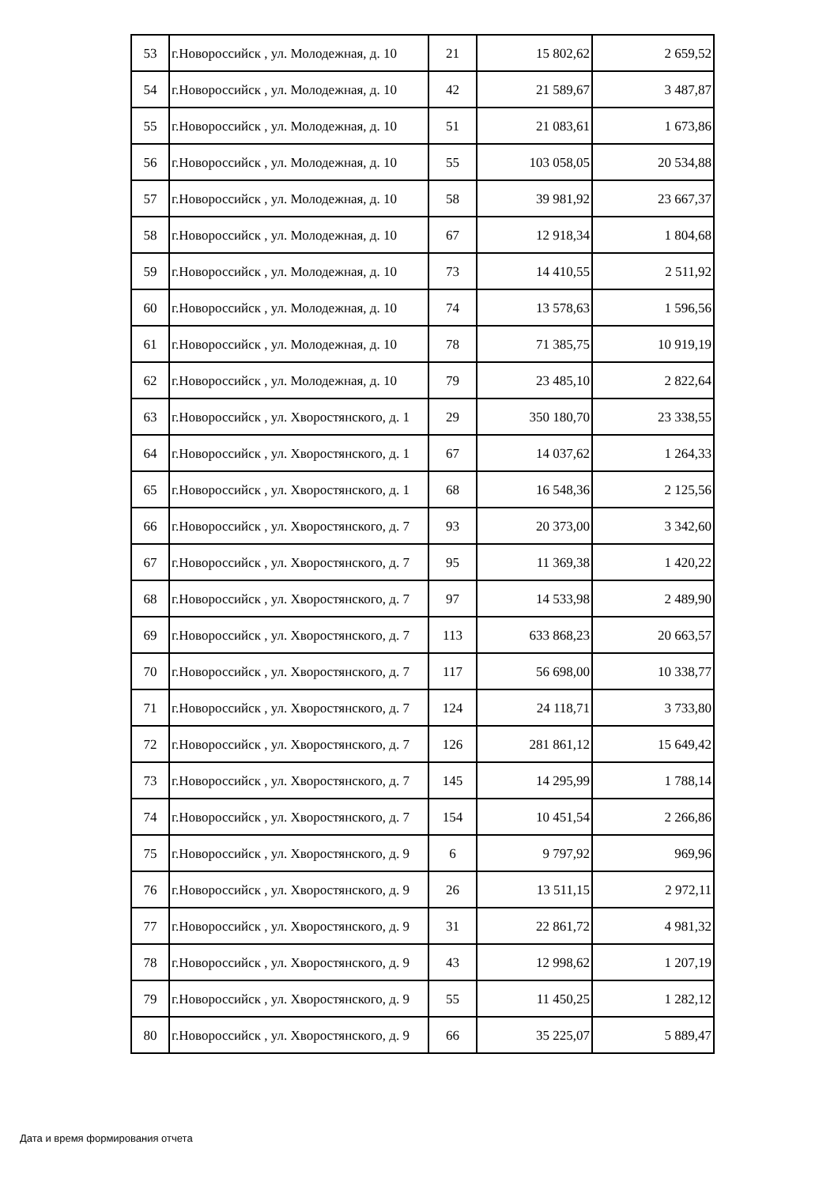| 53 | г.Новороссийск , ул. Молодежная, д. 10 | 21 | 15 802,62 | 2 659,52 |
| 54 | г.Новороссийск , ул. Молодежная, д. 10 | 42 | 21 589,67 | 3 487,87 |
| 55 | г.Новороссийск , ул. Молодежная, д. 10 | 51 | 21 083,61 | 1 673,86 |
| 56 | г.Новороссийск , ул. Молодежная, д. 10 | 55 | 103 058,05 | 20 534,88 |
| 57 | г.Новороссийск , ул. Молодежная, д. 10 | 58 | 39 981,92 | 23 667,37 |
| 58 | г.Новороссийск , ул. Молодежная, д. 10 | 67 | 12 918,34 | 1 804,68 |
| 59 | г.Новороссийск , ул. Молодежная, д. 10 | 73 | 14 410,55 | 2 511,92 |
| 60 | г.Новороссийск , ул. Молодежная, д. 10 | 74 | 13 578,63 | 1 596,56 |
| 61 | г.Новороссийск , ул. Молодежная, д. 10 | 78 | 71 385,75 | 10 919,19 |
| 62 | г.Новороссийск , ул. Молодежная, д. 10 | 79 | 23 485,10 | 2 822,64 |
| 63 | г.Новороссийск , ул. Хворостянского, д. 1 | 29 | 350 180,70 | 23 338,55 |
| 64 | г.Новороссийск , ул. Хворостянского, д. 1 | 67 | 14 037,62 | 1 264,33 |
| 65 | г.Новороссийск , ул. Хворостянского, д. 1 | 68 | 16 548,36 | 2 125,56 |
| 66 | г.Новороссийск , ул. Хворостянского, д. 7 | 93 | 20 373,00 | 3 342,60 |
| 67 | г.Новороссийск , ул. Хворостянского, д. 7 | 95 | 11 369,38 | 1 420,22 |
| 68 | г.Новороссийск , ул. Хворостянского, д. 7 | 97 | 14 533,98 | 2 489,90 |
| 69 | г.Новороссийск , ул. Хворостянского, д. 7 | 113 | 633 868,23 | 20 663,57 |
| 70 | г.Новороссийск , ул. Хворостянского, д. 7 | 117 | 56 698,00 | 10 338,77 |
| 71 | г.Новороссийск , ул. Хворостянского, д. 7 | 124 | 24 118,71 | 3 733,80 |
| 72 | г.Новороссийск , ул. Хворостянского, д. 7 | 126 | 281 861,12 | 15 649,42 |
| 73 | г.Новороссийск , ул. Хворостянского, д. 7 | 145 | 14 295,99 | 1 788,14 |
| 74 | г.Новороссийск , ул. Хворостянского, д. 7 | 154 | 10 451,54 | 2 266,86 |
| 75 | г.Новороссийск , ул. Хворостянского, д. 9 | 6 | 9 797,92 | 969,96 |
| 76 | г.Новороссийск , ул. Хворостянского, д. 9 | 26 | 13 511,15 | 2 972,11 |
| 77 | г.Новороссийск , ул. Хворостянского, д. 9 | 31 | 22 861,72 | 4 981,32 |
| 78 | г.Новороссийск , ул. Хворостянского, д. 9 | 43 | 12 998,62 | 1 207,19 |
| 79 | г.Новороссийск , ул. Хворостянского, д. 9 | 55 | 11 450,25 | 1 282,12 |
| 80 | г.Новороссийск , ул. Хворостянского, д. 9 | 66 | 35 225,07 | 5 889,47 |
Дата и время формирования отчета